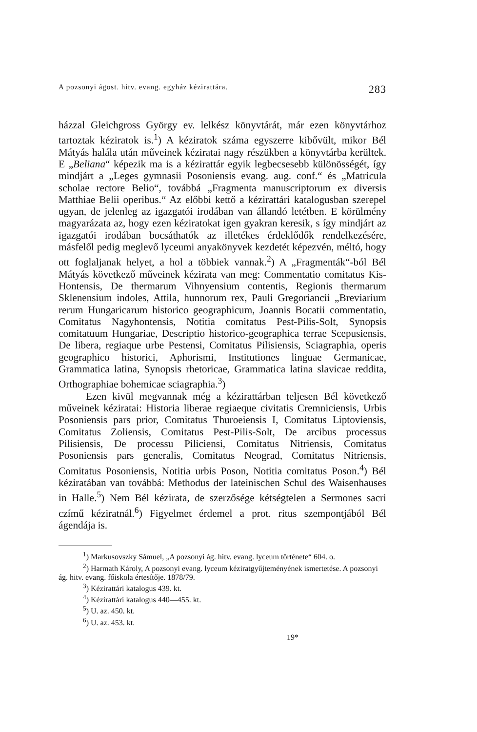A pozsonyi ágost. hitv. evang. egyház kézirattára. 283
házzal Gleichgross György ev. lelkész könyvtárát, már ezen könyvtárhoz tartoztak kéziratok is.<sup>1</sup>) A kéziratok száma egyszerre kibővült, mikor Bél Mátyás halála után műveinek kéziratai nagy részükben a könyvtárba kerültek. E „Beliana“ képezik ma is a kézirattár egyik legbecsesebb különösségét, így mindjárt a „Leges gymnasii Posoniensis evang. aug. conf.“ és „Matricula scholae rectore Belio“, továbbá „Fragmenta manuscriptorum ex diversis Matthiae Belii operibus.“ Az előbbi kettő a kézirattári katalogusban szerepel ugyan, de jelenleg az igazgatói irodában van állandó letétben. E körülmény magyarázata az, hogy ezen kéziratokat igen gyakran keresik, s így mindjárt az igazgatói irodában bocsáthatók az illetékes érdeklődők rendelkezésére, másfelől pedig meglevő lyceumi anyakönyvek kezdetét képezvén, méltó, hogy ott foglaljanak helyet, a hol a többiek vannak.<sup>2</sup>) A „Fragmenták“-ból Bél Mátyás következő műveinek kézirata van meg: Commentatio comitatus Kis-Hontensis, De thermarum Vihnyensium contentis, Regionis thermarum Sklenensium indoles, Attila, hunnorum rex, Pauli Gregoriancii „Breviarium rerum Hungaricarum historico geographicum, Joannis Bocatii commentatio, Comitatus Nagyhontensis, Notitia comitatus Pest-Pilis-Solt, Synopsis comitatuum Hungariae, Descriptio historico-geographica terrae Scepusiensis, De libera, regiaque urbe Pestensi, Comitatus Pilisiensis, Sciagraphia, operis geographico historici, Aphorismi, Institutiones linguae Germanicae, Grammatica latina, Synopsis rhetoricae, Grammatica latina slavicae reddita, Orthographiae bohemicae sciagraphia.<sup>3</sup>)
Ezen kivül megvannak még a kézirattárban teljesen Bél következő műveinek kéziratai: Historia liberae regiaeque civitatis Cremniciensis, Urbis Posoniensis pars prior, Comitatus Thuroeiensis I, Comitatus Liptoviensis, Comitatus Zoliensis, Comitatus Pest-Pilis-Solt, De arcibus processus Pilisiensis, De processu Piliciensi, Comitatus Nitriensis, Comitatus Posoniensis pars generalis, Comitatus Neograd, Comitatus Nitriensis, Comitatus Posoniensis, Notitia urbis Poson, Notitia comitatus Poson.<sup>4</sup>) Bél kéziratában van továbbá: Methodus der lateinischen Schul des Waisenhauses in Halle.<sup>5</sup>) Nem Bél kézirata, de szerzősége kétségtelen a Sermones sacri czímű kéziratnál.<sup>6</sup>) Figyelmet érdemel a prot. ritus szempontjából Bél ágendája is.
<sup>1</sup>) Markusovszky Sámuel, „A pozsonyi ág. hitv. evang. lyceum története“ 604. o.
<sup>2</sup>) Harmath Károly, A pozsonyi evang. lyceum kéziratgyűjteményének ismertetése. A pozsonyi ág. hitv. evang. főiskola értesítője. 1878/79.
<sup>3</sup>) Kézirattári katalogus 439. kt.
<sup>4</sup>) Kézirattári katalogus 440—455. kt.
<sup>5</sup>) U. az. 450. kt.
<sup>6</sup>) U. az. 453. kt.
19*